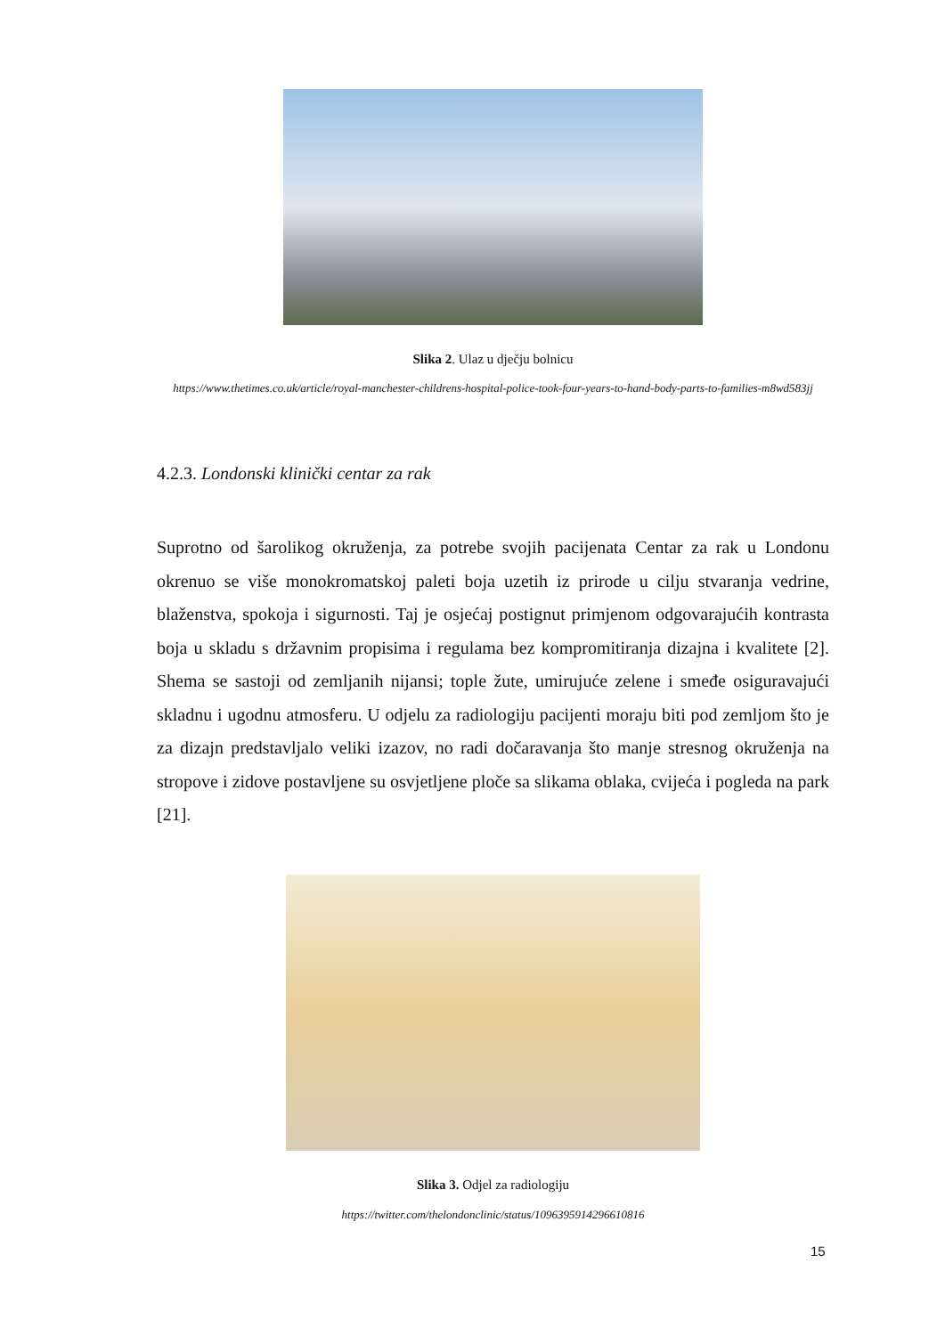Slika 2. Ulaz u dječju bolnicu
https://www.thetimes.co.uk/article/royal-manchester-childrens-hospital-police-took-four-years-to-hand-body-parts-to-families-m8wd583jj
4.2.3. Londonski klinički centar za rak
Suprotno od šarolikog okruženja, za potrebe svojih pacijenata Centar za rak u Londonu okrenuo se više monokromatskoj paleti boja uzetih iz prirode u cilju stvaranja vedrine, blaženstva, spokoja i sigurnosti. Taj je osjećaj postignut primjenom odgovarajućih kontrasta boja u skladu s državnim propisima i regulama bez kompromitiranja dizajna i kvalitete [2]. Shema se sastoji od zemljanih nijansi; tople žute, umirujuće zelene i smeđe osiguravajući skladnu i ugodnu atmosferu. U odjelu za radiologiju pacijenti moraju biti pod zemljom što je za dizajn predstavljalo veliki izazov, no radi dočaravanja što manje stresnog okruženja na stropove i zidove postavljene su osvjetljene ploče sa slikama oblaka, cvijeća i pogleda na park [21].
Slika 3. Odjel za radiologiju
https://twitter.com/thelondonclinic/status/1096395914296610816
15